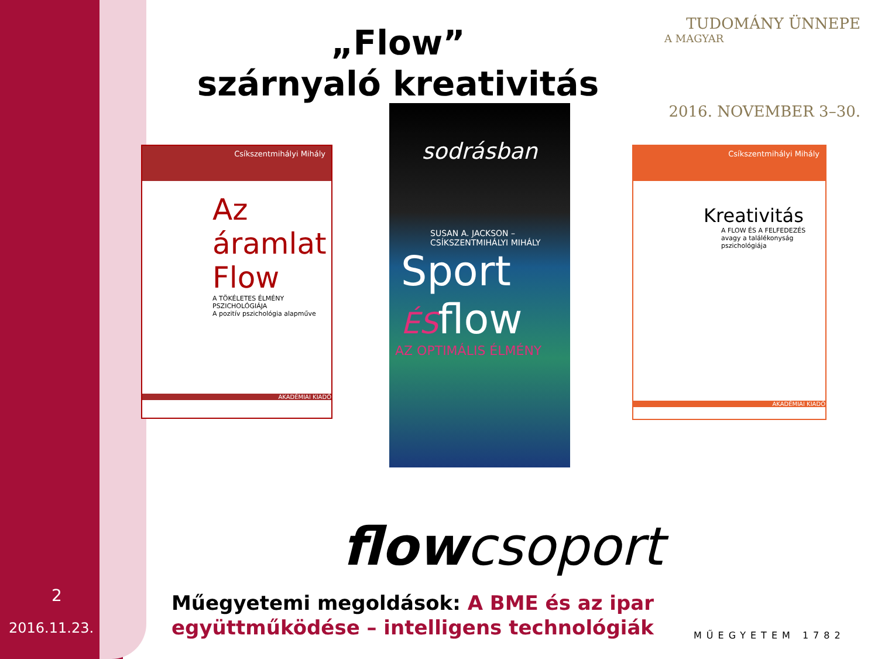„Flow”
szárnyaló kreativitás
TUDOMÁNY ÜNNEPE
A MAGYAR
2016. NOVEMBER 3–30.
Csíkszentmihályi Mihály
Az áramlat
Flow
A TÖKÉLETES ÉLMÉNY PSZICHOLÓGIÁJA
A pozitív pszichológia alapműve
AKADÉMIAI KIADÓ
sodrásban
SUSAN A. JACKSON – CSÍKSZENTMIHÁLYI MIHÁLY
Sport
ÉSflow
AZ OPTIMÁLIS ÉLMÉNY
Csíkszentmihályi Mihály
Kreativitás
A FLOW ÉS A FELFEDEZÉS
avagy a találékonyság pszichológiája
AKADÉMIAI KIADÓ
flowcsoport
2
2016.11.23.
Műegyetemi megoldások: A BME és az ipar együttműködése – intelligens technológiák
MŰEGYETEM 1782